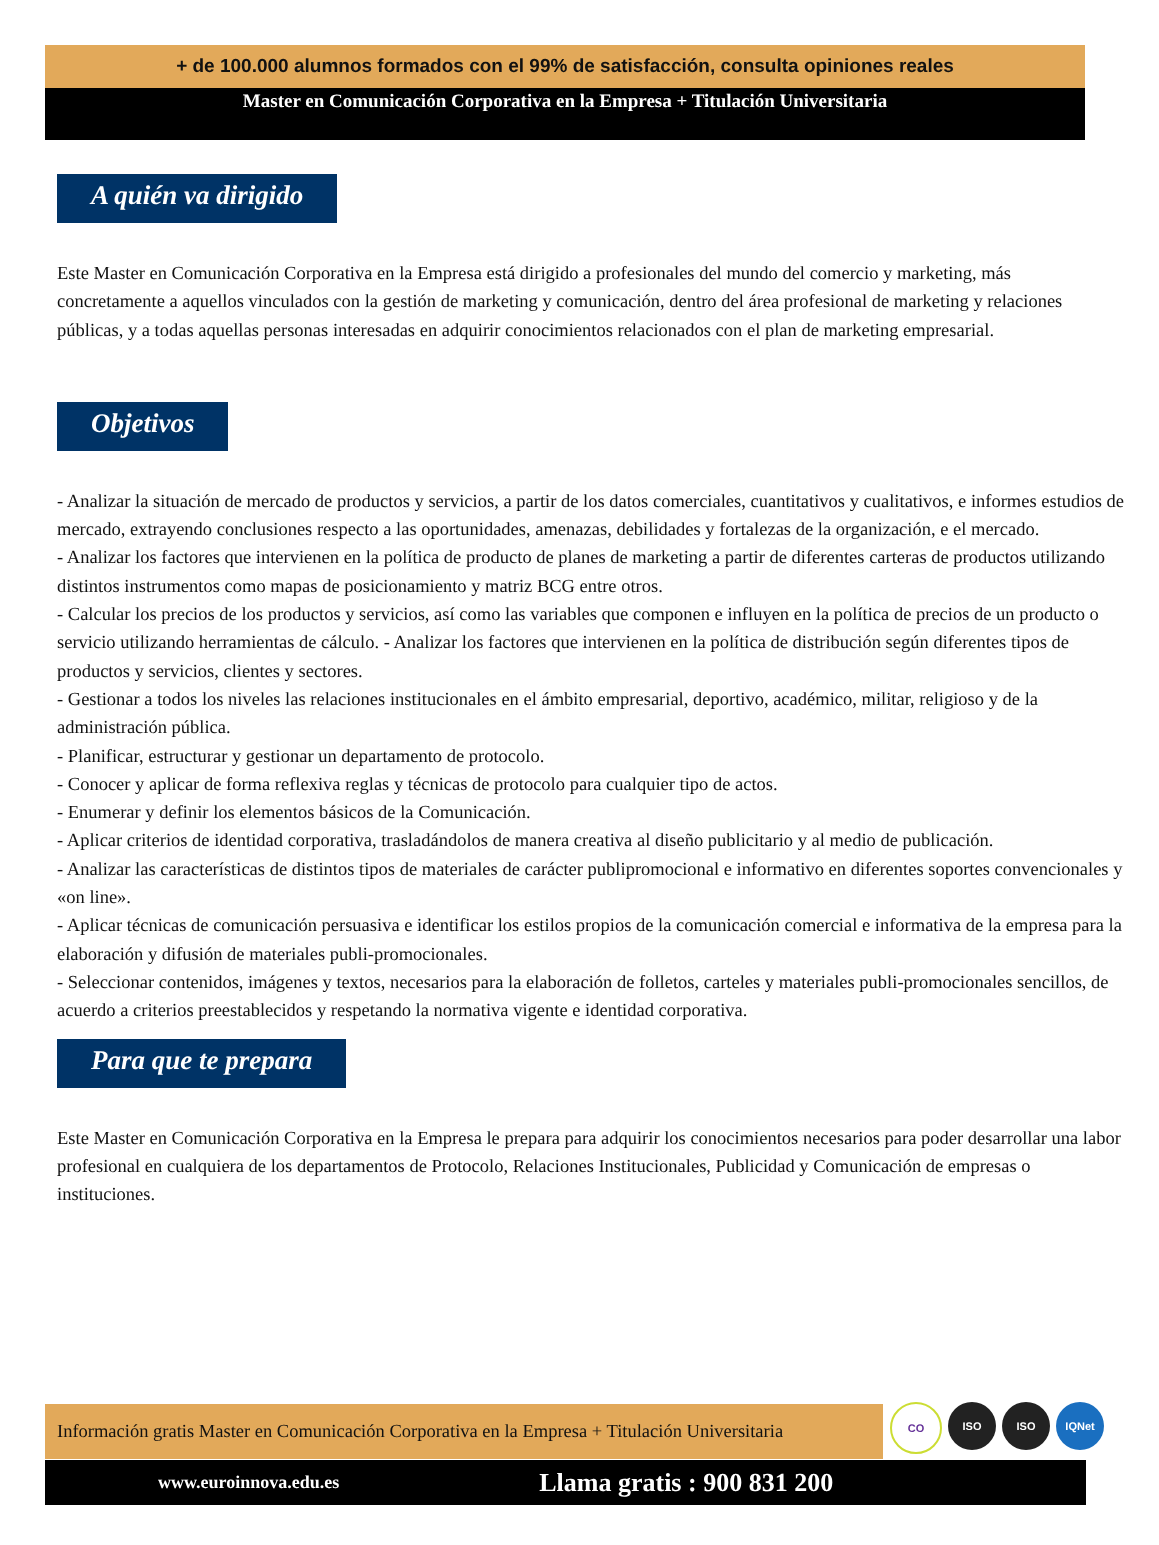+ de 100.000 alumnos formados con el 99% de satisfacción, consulta opiniones reales
Master en Comunicación Corporativa en la Empresa + Titulación Universitaria
A quién va dirigido
Este Master en Comunicación Corporativa en la Empresa está dirigido a profesionales del mundo del comercio y marketing, más concretamente a aquellos vinculados con la gestión de marketing y comunicación, dentro del área profesional de marketing y relaciones públicas, y a todas aquellas personas interesadas en adquirir conocimientos relacionados con el plan de marketing empresarial.
Objetivos
- Analizar la situación de mercado de productos y servicios, a partir de los datos comerciales, cuantitativos y cualitativos, e informes estudios de mercado, extrayendo conclusiones respecto a las oportunidades, amenazas, debilidades y fortalezas de la organización, e el mercado.
- Analizar los factores que intervienen en la política de producto de planes de marketing a partir de diferentes carteras de productos utilizando distintos instrumentos como mapas de posicionamiento y matriz BCG entre otros.
- Calcular los precios de los productos y servicios, así como las variables que componen e influyen en la política de precios de un producto o servicio utilizando herramientas de cálculo. - Analizar los factores que intervienen en la política de distribución según diferentes tipos de productos y servicios, clientes y sectores.
- Gestionar a todos los niveles las relaciones institucionales en el ámbito empresarial, deportivo, académico, militar, religioso y de la administración pública.
- Planificar, estructurar y gestionar un departamento de protocolo.
- Conocer y aplicar de forma reflexiva reglas y técnicas de protocolo para cualquier tipo de actos.
- Enumerar y definir los elementos básicos de la Comunicación.
- Aplicar criterios de identidad corporativa, trasladándolos de manera creativa al diseño publicitario y al medio de publicación.
- Analizar las características de distintos tipos de materiales de carácter publipromocional e informativo en diferentes soportes convencionales y «on line».
- Aplicar técnicas de comunicación persuasiva e identificar los estilos propios de la comunicación comercial e informativa de la empresa para la elaboración y difusión de materiales publi-promocionales.
- Seleccionar contenidos, imágenes y textos, necesarios para la elaboración de folletos, carteles y materiales publi-promocionales sencillos, de acuerdo a criterios preestablecidos y respetando la normativa vigente e identidad corporativa.
Para que te prepara
Este Master en Comunicación Corporativa en la Empresa le prepara para adquirir los conocimientos necesarios para poder desarrollar una labor profesional en cualquiera de los departamentos de Protocolo, Relaciones Institucionales, Publicidad y Comunicación de empresas o instituciones.
Información gratis Master en Comunicación Corporativa en la Empresa + Titulación Universitaria
CO ISO ISO IQNet
www.euroinnova.edu.es Llama gratis : 900 831 200